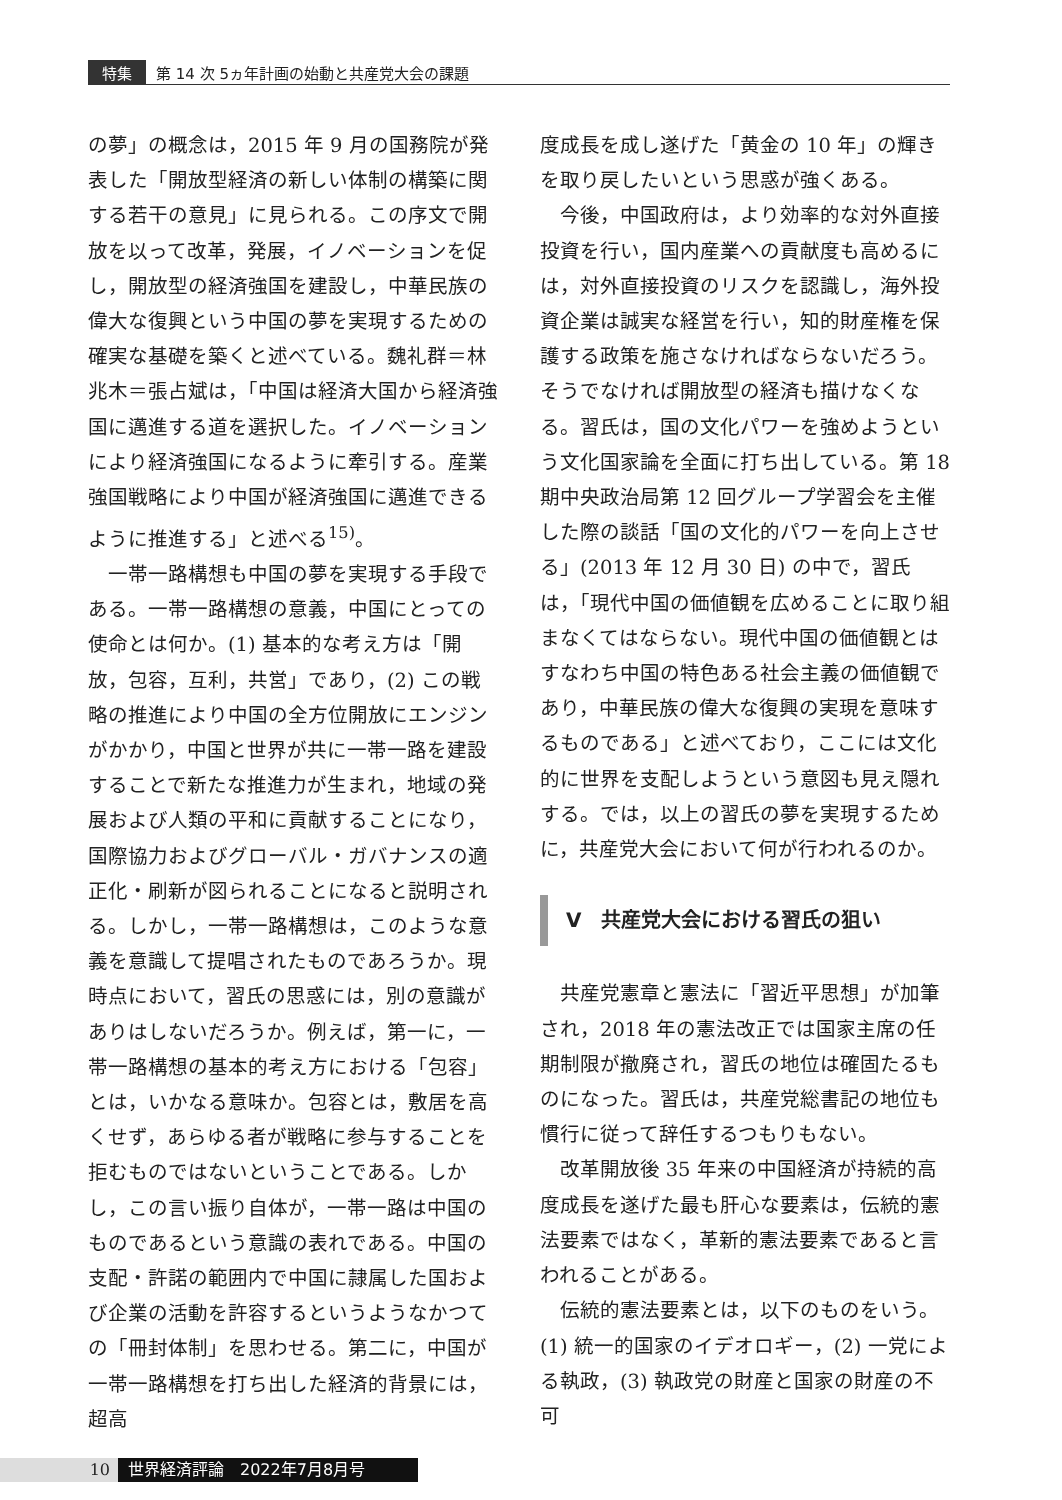特集 第 14 次 5ヵ年計画の始動と共産党大会の課題
の夢」の概念は，2015 年 9 月の国務院が発表した「開放型経済の新しい体制の構築に関する若干の意見」に見られる。この序文で開放を以って改革，発展，イノベーションを促し，開放型の経済強国を建設し，中華民族の偉大な復興という中国の夢を実現するための確実な基礎を築くと述べている。魏礼群＝林兆木＝張占斌は，「中国は経済大国から経済強国に邁進する道を選択した。イノベーションにより経済強国になるように牽引する。産業強国戦略により中国が経済強国に邁進できるように推進する」と述べる<sup>15)</sup>。
一帯一路構想も中国の夢を実現する手段である。一帯一路構想の意義，中国にとっての使命とは何か。(1) 基本的な考え方は「開放，包容，互利，共営」であり，(2) この戦略の推進により中国の全方位開放にエンジンがかかり，中国と世界が共に一帯一路を建設することで新たな推進力が生まれ，地域の発展および人類の平和に貢献することになり，国際協力およびグローバル・ガバナンスの適正化・刷新が図られることになると説明される。しかし，一帯一路構想は，このような意義を意識して提唱されたものであろうか。現時点において，習氏の思惑には，別の意識がありはしないだろうか。例えば，第一に，一帯一路構想の基本的考え方における「包容」とは，いかなる意味か。包容とは，敷居を高くせず，あらゆる者が戦略に参与することを拒むものではないということである。しかし，この言い振り自体が，一帯一路は中国のものであるという意識の表れである。中国の支配・許諾の範囲内で中国に隷属した国および企業の活動を許容するというようなかつての「冊封体制」を思わせる。第二に，中国が一帯一路構想を打ち出した経済的背景には，超高
度成長を成し遂げた「黄金の 10 年」の輝きを取り戻したいという思惑が強くある。
今後，中国政府は，より効率的な対外直接投資を行い，国内産業への貢献度も高めるには，対外直接投資のリスクを認識し，海外投資企業は誠実な経営を行い，知的財産権を保護する政策を施さなければならないだろう。そうでなければ開放型の経済も描けなくなる。習氏は，国の文化パワーを強めようという文化国家論を全面に打ち出している。第 18 期中央政治局第 12 回グループ学習会を主催した際の談話「国の文化的パワーを向上させる」(2013 年 12 月 30 日) の中で，習氏は，「現代中国の価値観を広めることに取り組まなくてはならない。現代中国の価値観とはすなわち中国の特色ある社会主義の価値観であり，中華民族の偉大な復興の実現を意味するものである」と述べており，ここには文化的に世界を支配しようという意図も見え隠れする。では，以上の習氏の夢を実現するために，共産党大会において何が行われるのか。
V　共産党大会における習氏の狙い
共産党憲章と憲法に「習近平思想」が加筆され，2018 年の憲法改正では国家主席の任期制限が撤廃され，習氏の地位は確固たるものになった。習氏は，共産党総書記の地位も慣行に従って辞任するつもりもない。
改革開放後 35 年来の中国経済が持続的高度成長を遂げた最も肝心な要素は，伝統的憲法要素ではなく，革新的憲法要素であると言われることがある。
伝統的憲法要素とは，以下のものをいう。(1) 統一的国家のイデオロギー，(2) 一党による執政，(3) 執政党の財産と国家の財産の不可
10 世界経済評論　2022年7月8月号